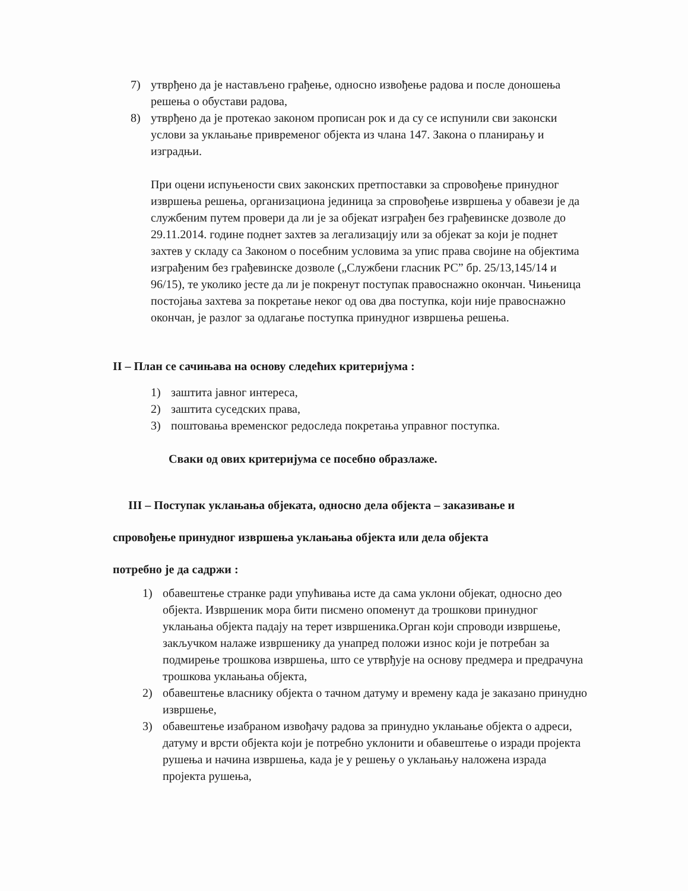7) утврђено да је настављено грађење, односно извођење радова и после доношења решења о обустави радова,
8) утврђено да је протекао законом прописан рок и да су се испунили сви законски услови за уклањање привременог објекта из члана 147. Закона о планирању и изградњи.
При оцени испуњености свих законских претпоставки за спровођење принудног извршења решења, организациона јединица за спровођење извршења у обавези је да службеним путем провери да ли је за објекат изграђен без грађевинске дозволе до 29.11.2014. године поднет захтев за легализацију или за објекат за који је поднет захтев у складу са Законом о посебним условима за упис права својине на објектима изграђеним без грађевинске дозволе („Службени гласник РС” бр. 25/13,145/14 и 96/15), те уколико јесте да ли је покренут поступак правоснажно окончан. Чињеница постојања захтева за покретање неког од ова два поступка, који није правоснажно окончан, је разлог за одлагање поступка принудног извршења решења.
II – План се сачињава на основу следећих критеријума :
1) заштита јавног интереса,
2) заштита суседских права,
3) поштовања временског редоследа покретања управног поступка.
Сваки од ових критеријума се посебно образлаже.
III – Поступак уклањања објеката, односно дела објекта – заказивање и
спровођење принудног извршења уклањања објекта или дела објекта
потребно је да садржи :
1) обавештење странке ради упућивања исте да сама уклони објекат, односно део објекта. Извршеник мора бити писмено опоменут да трошкови принудног уклањања објекта падају на терет извршеника.Орган који спроводи извршење, закључком налаже извршенику да унапред положи износ који је потребан за подмирење трошкова извршења, што се утврђује на основу предмера и предрачуна трошкова уклањања објекта,
2) обавештење власнику објекта о тачном датуму и времену када је заказано принудно извршење,
3) обавештење изабраном извођачу радова за принудно уклањање објекта о адреси, датуму и врсти објекта који је потребно уклонити и обавештење о изради пројекта рушења и начина извршења, када је у решењу о уклањању наложена израда пројекта рушења,